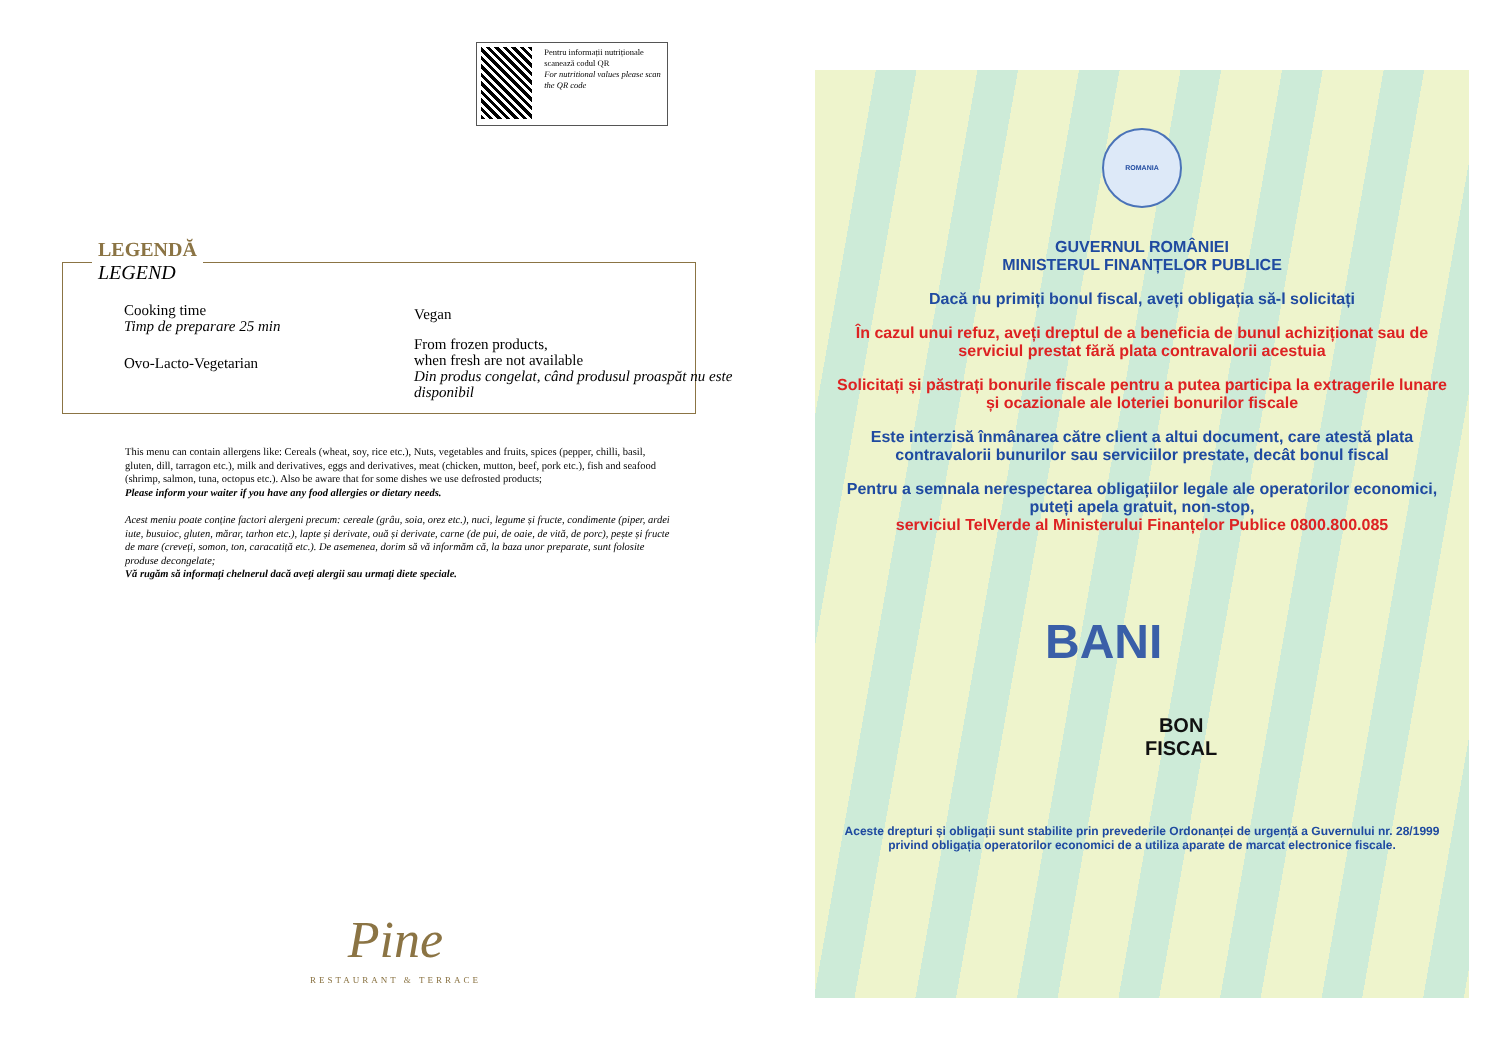Pentru informații nutriționale scanează codul QR
For nutritional values please scan the QR code
LEGENDĂ
LEGEND
Cooking time
Timp de preparare 25 min
Ovo-Lacto-Vegetarian
Vegan
From frozen products,
when fresh are not available
Din produs congelat, când produsul proaspăt nu este disponibil
This menu can contain allergens like: Cereals (wheat, soy, rice etc.), Nuts, vegetables and fruits, spices (pepper, chilli, basil, gluten, dill, tarragon etc.), milk and derivatives, eggs and derivatives, meat (chicken, mutton, beef, pork etc.), fish and seafood (shrimp, salmon, tuna, octopus etc.). Also be aware that for some dishes we use defrosted products;
Please inform your waiter if you have any food allergies or dietary needs.
Acest meniu poate conține factori alergeni precum: cereale (grâu, soia, orez etc.), nuci, legume și fructe, condimente (piper, ardei iute, busuioc, gluten, mărar, tarhon etc.), lapte și derivate, ouă și derivate, carne (de pui, de oaie, de vită, de porc), pește și fructe de mare (creveți, somon, ton, caracatiță etc.). De asemenea, dorim să vă informăm că, la baza unor preparate, sunt folosite produse decongelate;
Vă rugăm să informați chelnerul dacă aveți alergii sau urmați diete speciale.
Pine
RESTAURANT & TERRACE
ROMANIA
GUVERNUL ROMÂNIEI
MINISTERUL FINANȚELOR PUBLICE
Dacă nu primiți bonul fiscal, aveți obligația să-l solicitați
În cazul unui refuz, aveți dreptul de a beneficia de bunul achiziționat sau de serviciul prestat fără plata contravalorii acestuia
Solicitați și păstrați bonurile fiscale pentru a putea participa la extragerile lunare și ocazionale ale loteriei bonurilor fiscale
Este interzisă înmânarea către client a altui document, care atestă plata contravalorii bunurilor sau serviciilor prestate, decât bonul fiscal
Pentru a semnala nerespectarea obligațiilor legale ale operatorilor economici, puteți apela gratuit, non-stop,
serviciul TelVerde al Ministerului Finanțelor Publice 0800.800.085
BANI
BON
FISCAL
Aceste drepturi și obligații sunt stabilite prin prevederile Ordonanței de urgență a Guvernului nr. 28/1999 privind obligația operatorilor economici de a utiliza aparate de marcat electronice fiscale.